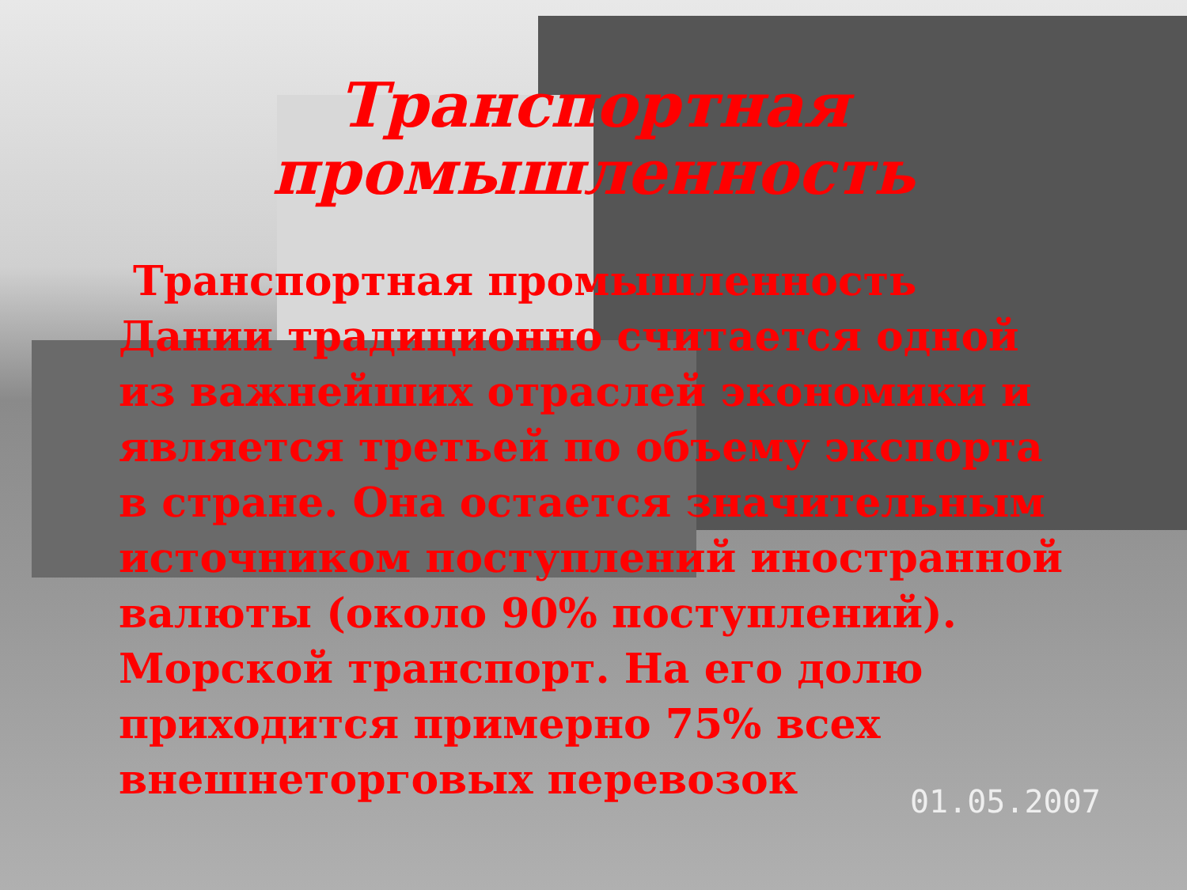Транспортная
промышленность
Транспортная промышленность Дании традиционно считается одной из важнейших отраслей экономики и является третьей по объему экспорта в стране. Она остается значительным источником поступлений иностранной валюты (около 90% поступлений). Морской транспорт. На его долю приходится примерно 75% всех внешнеторговых перевозок
01.05.2007